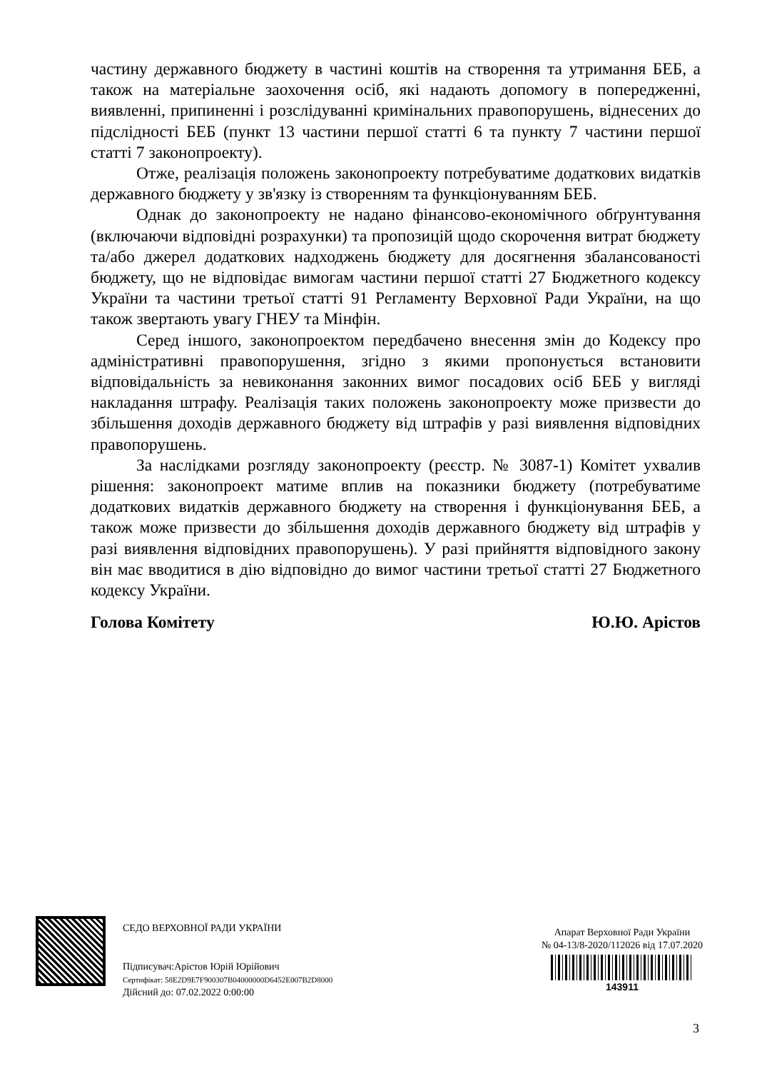частину державного бюджету в частині коштів на створення та утримання БЕБ, а також на матеріальне заохочення осіб, які надають допомогу в попередженні, виявленні, припиненні і розслідуванні кримінальних правопорушень, віднесених до підслідності БЕБ (пункт 13 частини першої статті 6 та пункту 7 частини першої статті 7 законопроекту).
Отже, реалізація положень законопроекту потребуватиме додаткових видатків державного бюджету у зв'язку із створенням та функціонуванням БЕБ.
Однак до законопроекту не надано фінансово-економічного обґрунтування (включаючи відповідні розрахунки) та пропозицій щодо скорочення витрат бюджету та/або джерел додаткових надходжень бюджету для досягнення збалансованості бюджету, що не відповідає вимогам частини першої статті 27 Бюджетного кодексу України та частини третьої статті 91 Регламенту Верховної Ради України, на що також звертають увагу ГНЕУ та Мінфін.
Серед іншого, законопроектом передбачено внесення змін до Кодексу про адміністративні правопорушення, згідно з якими пропонується встановити відповідальність за невиконання законних вимог посадових осіб БЕБ у вигляді накладання штрафу. Реалізація таких положень законопроекту може призвести до збільшення доходів державного бюджету від штрафів у разі виявлення відповідних правопорушень.
За наслідками розгляду законопроекту (реєстр. № 3087-1) Комітет ухвалив рішення: законопроект матиме вплив на показники бюджету (потребуватиме додаткових видатків державного бюджету на створення і функціонування БЕБ, а також може призвести до збільшення доходів державного бюджету від штрафів у разі виявлення відповідних правопорушень). У разі прийняття відповідного закону він має вводитися в дію відповідно до вимог частини третьої статті 27 Бюджетного кодексу України.
Голова Комітету Ю.Ю. Арістов
СЕДО ВЕРХОВНОЇ РАДИ УКРАЇНИ
Підписувач:Арістов Юрій Юрійович
Сертифікат: 58E2D9E7F900307B04000000D6452E007B2D8000
Дійсний до: 07.02.2022 0:00:00
Апарат Верховної Ради України
№ 04-13/8-2020/112026 від 17.07.2020
143911
3